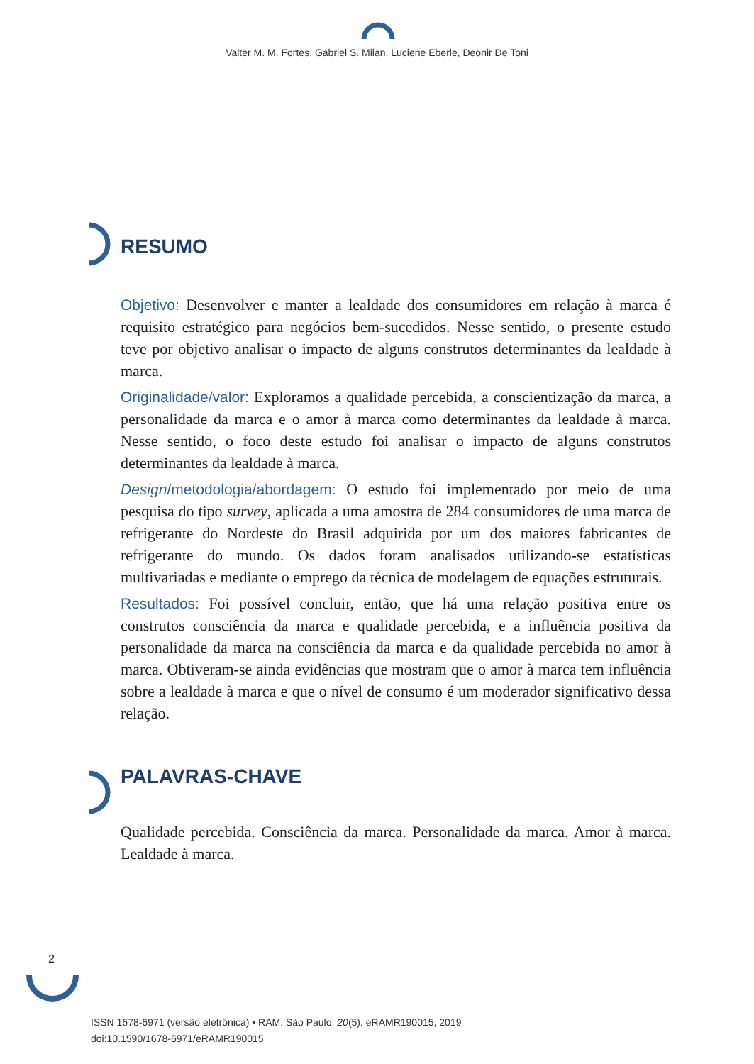Valter M. M. Fortes, Gabriel S. Milan, Luciene Eberle, Deonir De Toni
RESUMO
Objetivo: Desenvolver e manter a lealdade dos consumidores em relação à marca é requisito estratégico para negócios bem-sucedidos. Nesse sentido, o presente estudo teve por objetivo analisar o impacto de alguns construtos determinantes da lealdade à marca.
Originalidade/valor: Exploramos a qualidade percebida, a conscientização da marca, a personalidade da marca e o amor à marca como determinantes da lealdade à marca. Nesse sentido, o foco deste estudo foi analisar o impacto de alguns construtos determinantes da lealdade à marca.
Design/metodologia/abordagem: O estudo foi implementado por meio de uma pesquisa do tipo survey, aplicada a uma amostra de 284 consumidores de uma marca de refrigerante do Nordeste do Brasil adquirida por um dos maiores fabricantes de refrigerante do mundo. Os dados foram analisados utilizando-se estatísticas multivariadas e mediante o emprego da técnica de modelagem de equações estruturais.
Resultados: Foi possível concluir, então, que há uma relação positiva entre os construtos consciência da marca e qualidade percebida, e a influência positiva da personalidade da marca na consciência da marca e da qualidade percebida no amor à marca. Obtiveram-se ainda evidências que mostram que o amor à marca tem influência sobre a lealdade à marca e que o nível de consumo é um moderador significativo dessa relação.
PALAVRAS-CHAVE
Qualidade percebida. Consciência da marca. Personalidade da marca. Amor à marca. Lealdade à marca.
2
ISSN 1678-6971 (versão eletrônica) • RAM, São Paulo, 20(5), eRAMR190015, 2019
doi:10.1590/1678-6971/eRAMR190015